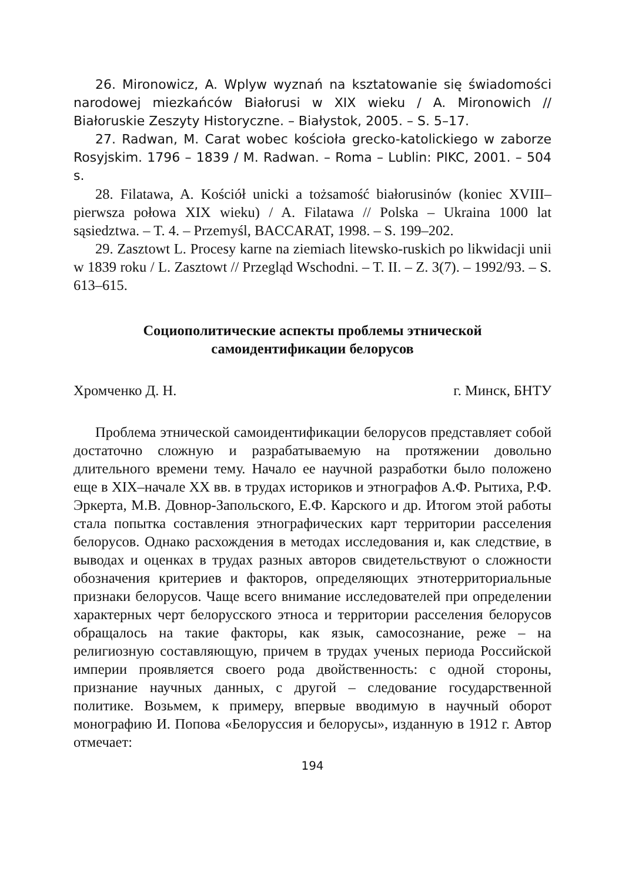26. Mironowicz, A. Wplyw wyznań na ksztatowanie się świadomości narodowej miezkańców Białorusi w XIX wieku / A. Mironowich // Białoruskie Zeszyty Historyczne. – Białystok, 2005. – S. 5–17.
27. Radwan, M. Carat wobec kościoła grecko-katolickiego w zaborze Rosyjskim. 1796 – 1839 / M. Radwan. – Roma – Lublin: PIKC, 2001. – 504 s.
28. Filatawa, A. Kościół unicki a tożsamość białorusinów (koniec XVIII–pierwsza połowa XIX wieku) / A. Filatawa // Polska – Ukraina 1000 lat sąsiedztwa. – T. 4. – Przemyśl, BACCARAT, 1998. – S. 199–202.
29. Zasztowt L. Procesy karne na ziemiach litewsko-ruskich po likwidacji unii w 1839 roku / L. Zasztowt // Przegląd Wschodni. – T. II. – Z. 3(7). – 1992/93. – S. 613–615.
Социополитические аспекты проблемы этнической
самоидентификации белорусов
Хромченко Д. Н. г. Минск, БНТУ
Проблема этнической самоидентификации белорусов представляет собой достаточно сложную и разрабатываемую на протяжении довольно длительного времени тему. Начало ее научной разработки было положено еще в XIX–начале XX вв. в трудах историков и этнографов А.Ф. Рытиха, Р.Ф. Эркерта, М.В. Довнор-Запольского, Е.Ф. Карского и др. Итогом этой работы стала попытка составления этнографических карт территории расселения белорусов. Однако расхождения в методах исследования и, как следствие, в выводах и оценках в трудах разных авторов свидетельствуют о сложности обозначения критериев и факторов, определяющих этнотерриториальные признаки белорусов. Чаще всего внимание исследователей при определении характерных черт белорусского этноса и территории расселения белорусов обращалось на такие факторы, как язык, самосознание, реже – на религиозную составляющую, причем в трудах ученых периода Российской империи проявляется своего рода двойственность: с одной стороны, признание научных данных, с другой – следование государственной политике. Возьмем, к примеру, впервые вводимую в научный оборот монографию И. Попова «Белоруссия и белорусы», изданную в 1912 г. Автор отмечает:
194